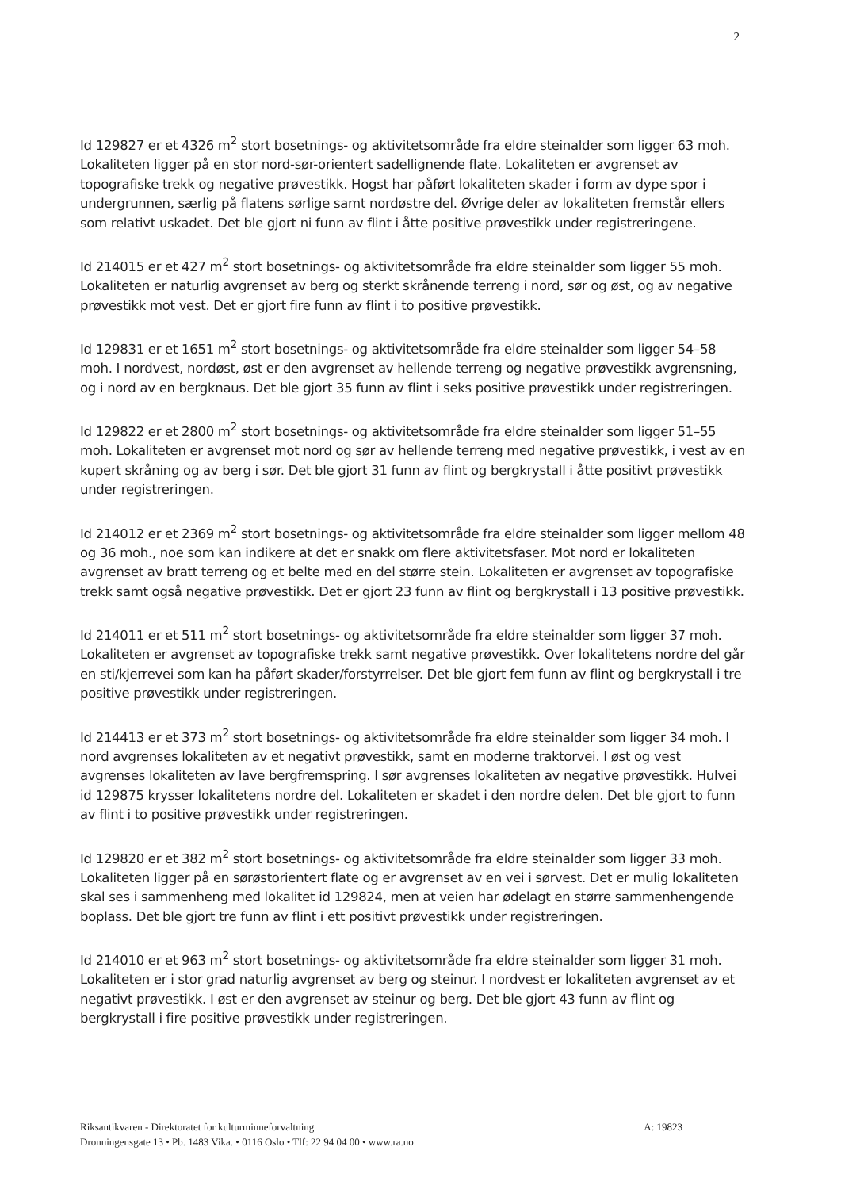2
Id 129827 er et 4326 m<sup>2</sup> stort bosetnings- og aktivitetsområde fra eldre steinalder som ligger 63 moh. Lokaliteten ligger på en stor nord-sør-orientert sadellignende flate. Lokaliteten er avgrenset av topografiske trekk og negative prøvestikk. Hogst har påført lokaliteten skader i form av dype spor i undergrunnen, særlig på flatens sørlige samt nordøstre del. Øvrige deler av lokaliteten fremstår ellers som relativt uskadet. Det ble gjort ni funn av flint i åtte positive prøvestikk under registreringene.
Id 214015 er et 427 m<sup>2</sup> stort bosetnings- og aktivitetsområde fra eldre steinalder som ligger 55 moh. Lokaliteten er naturlig avgrenset av berg og sterkt skrånende terreng i nord, sør og øst, og av negative prøvestikk mot vest. Det er gjort fire funn av flint i to positive prøvestikk.
Id 129831 er et 1651 m<sup>2</sup> stort bosetnings- og aktivitetsområde fra eldre steinalder som ligger 54–58 moh. I nordvest, nordøst, øst er den avgrenset av hellende terreng og negative prøvestikk avgrensning, og i nord av en bergknaus. Det ble gjort 35 funn av flint i seks positive prøvestikk under registreringen.
Id 129822 er et 2800 m<sup>2</sup> stort bosetnings- og aktivitetsområde fra eldre steinalder som ligger 51–55 moh. Lokaliteten er avgrenset mot nord og sør av hellende terreng med negative prøvestikk, i vest av en kupert skråning og av berg i sør. Det ble gjort 31 funn av flint og bergkrystall i åtte positivt prøvestikk under registreringen.
Id 214012 er et 2369 m<sup>2</sup> stort bosetnings- og aktivitetsområde fra eldre steinalder som ligger mellom 48 og 36 moh., noe som kan indikere at det er snakk om flere aktivitetsfaser. Mot nord er lokaliteten avgrenset av bratt terreng og et belte med en del større stein. Lokaliteten er avgrenset av topografiske trekk samt også negative prøvestikk. Det er gjort 23 funn av flint og bergkrystall i 13 positive prøvestikk.
Id 214011 er et 511 m<sup>2</sup> stort bosetnings- og aktivitetsområde fra eldre steinalder som ligger 37 moh. Lokaliteten er avgrenset av topografiske trekk samt negative prøvestikk. Over lokalitetens nordre del går en sti/kjerrevei som kan ha påført skader/forstyrrelser. Det ble gjort fem funn av flint og bergkrystall i tre positive prøvestikk under registreringen.
Id 214413 er et 373 m<sup>2</sup> stort bosetnings- og aktivitetsområde fra eldre steinalder som ligger 34 moh. I nord avgrenses lokaliteten av et negativt prøvestikk, samt en moderne traktorvei. I øst og vest avgrenses lokaliteten av lave bergfremspring. I sør avgrenses lokaliteten av negative prøvestikk. Hulvei id 129875 krysser lokalitetens nordre del. Lokaliteten er skadet i den nordre delen. Det ble gjort to funn av flint i to positive prøvestikk under registreringen.
Id 129820 er et 382 m<sup>2</sup> stort bosetnings- og aktivitetsområde fra eldre steinalder som ligger 33 moh. Lokaliteten ligger på en sørøstorientert flate og er avgrenset av en vei i sørvest. Det er mulig lokaliteten skal ses i sammenheng med lokalitet id 129824, men at veien har ødelagt en større sammenhengende boplass. Det ble gjort tre funn av flint i ett positivt prøvestikk under registreringen.
Id 214010 er et 963 m<sup>2</sup> stort bosetnings- og aktivitetsområde fra eldre steinalder som ligger 31 moh. Lokaliteten er i stor grad naturlig avgrenset av berg og steinur. I nordvest er lokaliteten avgrenset av et negativt prøvestikk. I øst er den avgrenset av steinur og berg. Det ble gjort 43 funn av flint og bergkrystall i fire positive prøvestikk under registreringen.
A: 19823 Riksantikvaren - Direktoratet for kulturminneforvaltning
Dronningensgate 13 • Pb. 1483 Vika. • 0116 Oslo • Tlf: 22 94 04 00 • www.ra.no